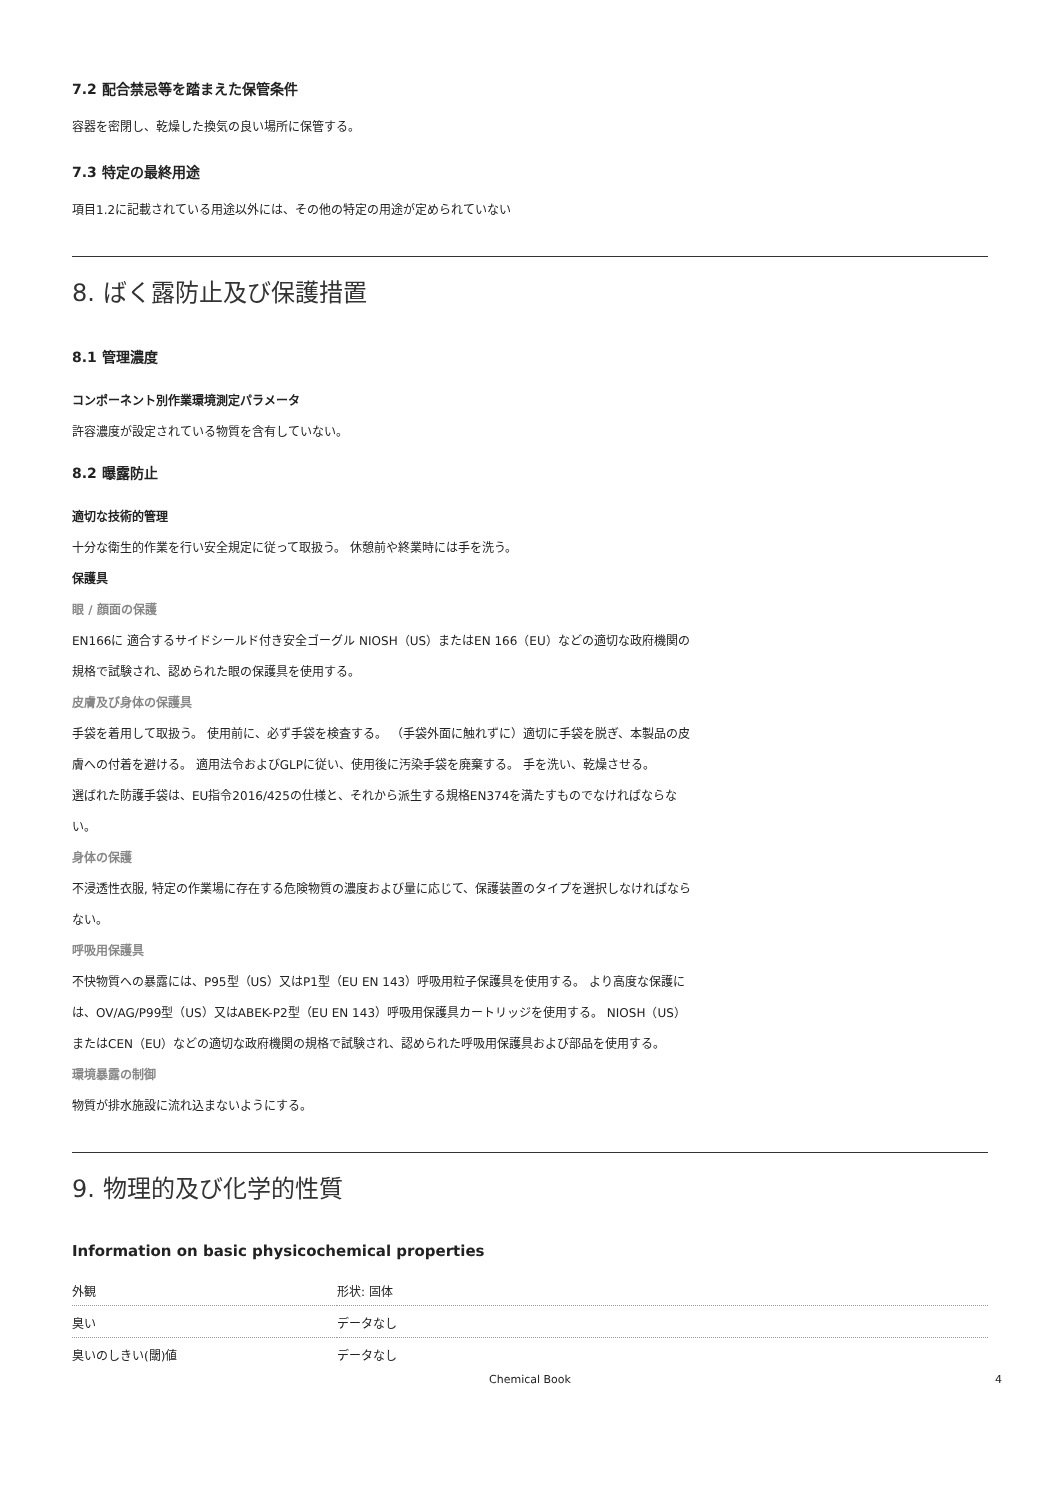7.2 配合禁忌等を踏まえた保管条件
容器を密閉し、乾燥した換気の良い場所に保管する。
7.3 特定の最終用途
項目1.2に記載されている用途以外には、その他の特定の用途が定められていない
8. ばく露防止及び保護措置
8.1 管理濃度
コンポーネント別作業環境測定パラメータ
許容濃度が設定されている物質を含有していない。
8.2 曝露防止
適切な技術的管理
十分な衛生的作業を行い安全規定に従って取扱う。 休憩前や終業時には手を洗う。
保護具
眼 / 顔面の保護
EN166に 適合するサイドシールド付き安全ゴーグル NIOSH（US）またはEN 166（EU）などの適切な政府機関の規格で試験され、認められた眼の保護具を使用する。
皮膚及び身体の保護具
手袋を着用して取扱う。 使用前に、必ず手袋を検査する。 （手袋外面に触れずに）適切に手袋を脱ぎ、本製品の皮膚への付着を避ける。 適用法令およびGLPに従い、使用後に汚染手袋を廃棄する。 手を洗い、乾燥させる。
選ばれた防護手袋は、EU指令2016/425の仕様と、それから派生する規格EN374を満たすものでなければならない。
身体の保護
不浸透性衣服, 特定の作業場に存在する危険物質の濃度および量に応じて、保護装置のタイプを選択しなければならない。
呼吸用保護具
不快物質への暴露には、P95型（US）又はP1型（EU EN 143）呼吸用粒子保護具を使用する。 より高度な保護には、OV/AG/P99型（US）又はABEK-P2型（EU EN 143）呼吸用保護具カートリッジを使用する。 NIOSH（US）またはCEN（EU）などの適切な政府機関の規格で試験され、認められた呼吸用保護具および部品を使用する。
環境暴露の制御
物質が排水施設に流れ込まないようにする。
9. 物理的及び化学的性質
Information on basic physicochemical properties
| 外観 | 形状: 固体 |
| 臭い | データなし |
| 臭いのしきい(閾)値 | データなし |
Chemical Book 4